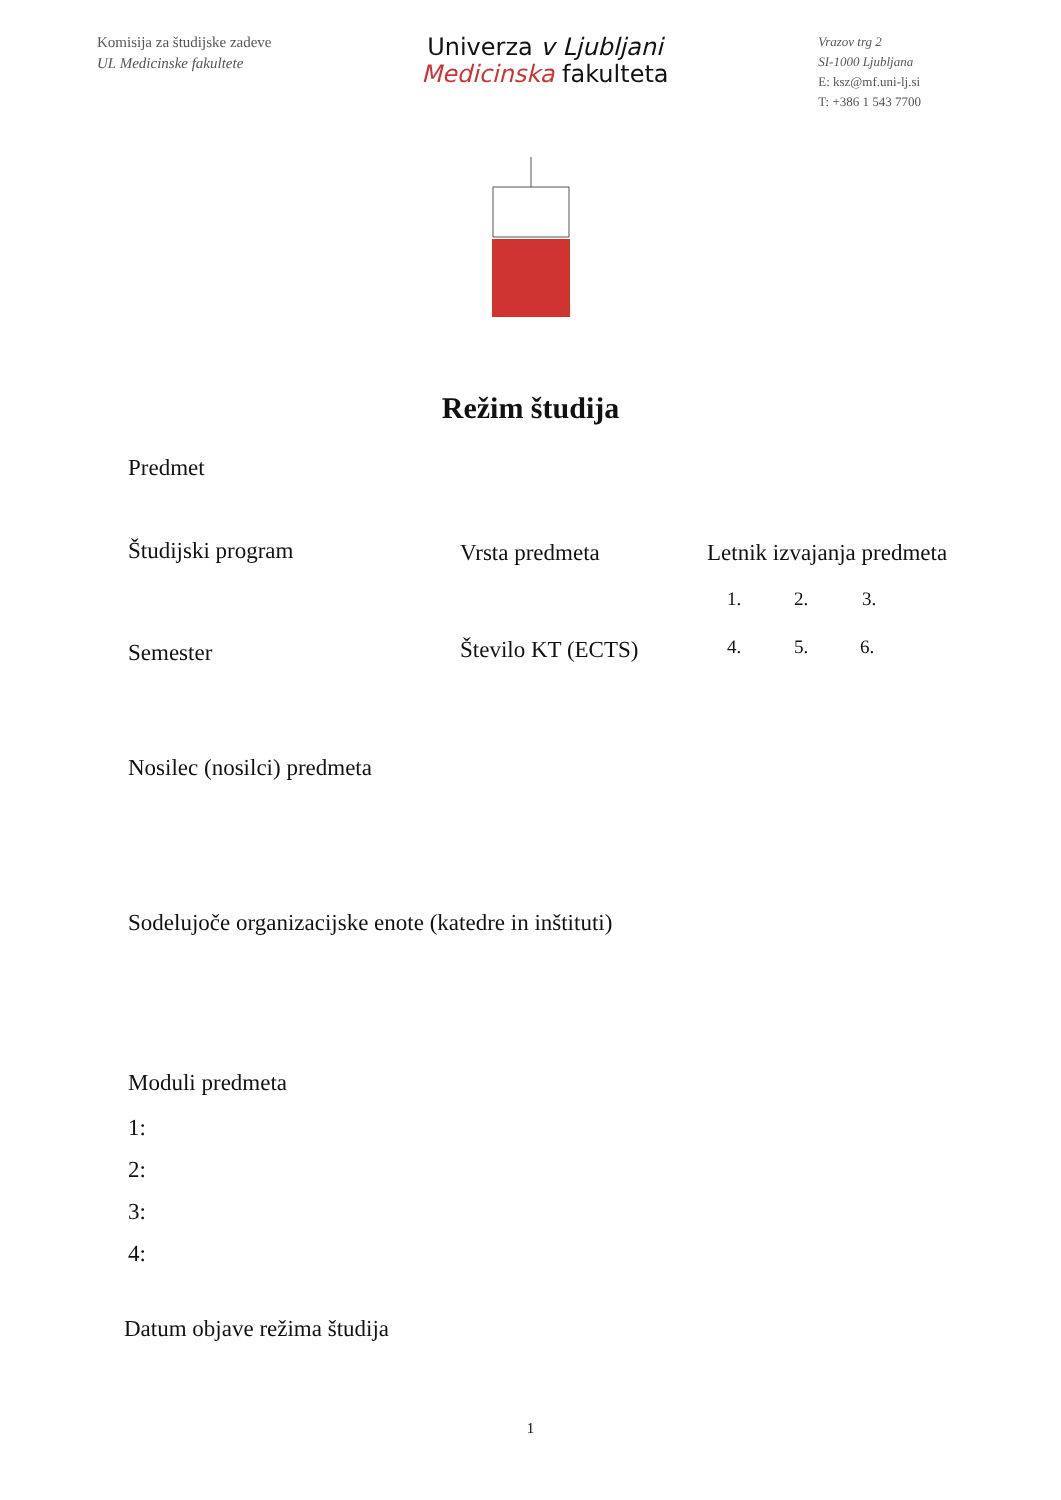Komisija za študijske zadeve
UL Medicinske fakultete
Univerza v Ljubljani
Medicinska fakulteta
Vrazov trg 2
SI-1000 Ljubljana
E: ksz@mf.uni-lj.si
T: +386 1 543 7700
Režim študija
Predmet
Študijski program Vrsta predmeta Letnik izvajanja predmeta
1. 2. 3.
Semester Število KT (ECTS) 4. 5. 6.
Nosilec (nosilci) predmeta
Sodelujoče organizacijske enote (katedre in inštituti)
Moduli predmeta
1:
2:
3:
4:
Datum objave režima študija
1